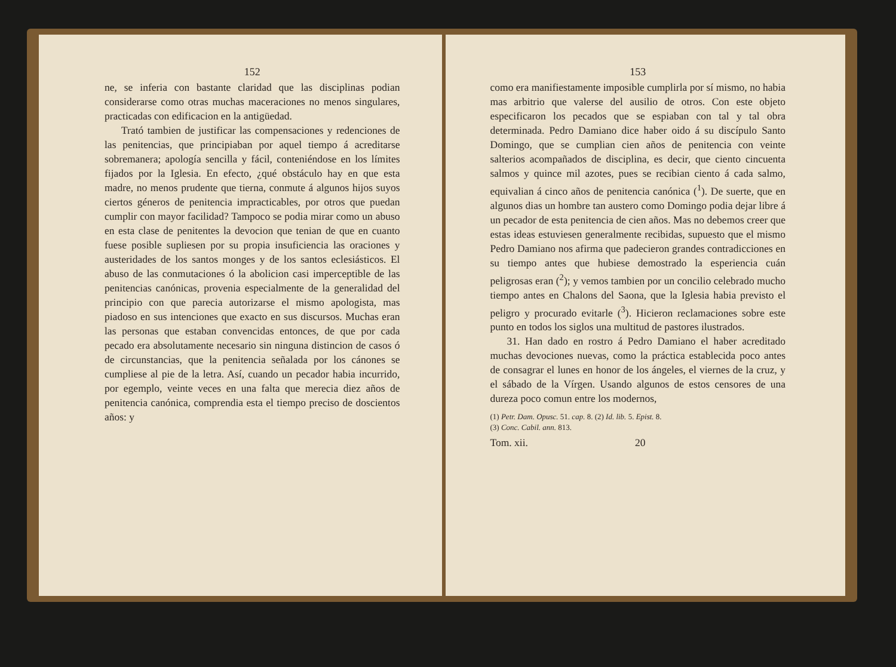152
ne, se inferia con bastante claridad que las disciplinas podian considerarse como otras muchas maceraciones no menos singulares, practicadas con edificacion en la antigüedad.
Trató tambien de justificar las compensaciones y redenciones de las penitencias, que principiaban por aquel tiempo á acreditarse sobremanera; apología sencilla y fácil, conteniéndose en los límites fijados por la Iglesia. En efecto, ¿qué obstáculo hay en que esta madre, no menos prudente que tierna, conmute á algunos hijos suyos ciertos géneros de penitencia impracticables, por otros que puedan cumplir con mayor facilidad? Tampoco se podia mirar como un abuso en esta clase de penitentes la devocion que tenian de que en cuanto fuese posible supliesen por su propia insuficiencia las oraciones y austeridades de los santos monges y de los santos eclesiásticos. El abuso de las conmutaciones ó la abolicion casi imperceptible de las penitencias canónicas, provenia especialmente de la generalidad del principio con que parecia autorizarse el mismo apologista, mas piadoso en sus intenciones que exacto en sus discursos. Muchas eran las personas que estaban convencidas entonces, de que por cada pecado era absolutamente necesario sin ninguna distincion de casos ó de circunstancias, que la penitencia señalada por los cánones se cumpliese al pie de la letra. Así, cuando un pecador habia incurrido, por egemplo, veinte veces en una falta que merecia diez años de penitencia canónica, comprendia esta el tiempo preciso de doscientos años: y
153
como era manifiestamente imposible cumplirla por sí mismo, no habia mas arbitrio que valerse del ausilio de otros. Con este objeto especificaron los pecados que se espiaban con tal y tal obra determinada. Pedro Damiano dice haber oido á su discípulo Santo Domingo, que se cumplian cien años de penitencia con veinte salterios acompañados de disciplina, es decir, que ciento cincuenta salmos y quince mil azotes, pues se recibian ciento á cada salmo, equivalian á cinco años de penitencia canónica (<sup>1</sup>). De suerte, que en algunos dias un hombre tan austero como Domingo podia dejar libre á un pecador de esta penitencia de cien años. Mas no debemos creer que estas ideas estuviesen generalmente recibidas, supuesto que el mismo Pedro Damiano nos afirma que padecieron grandes contradicciones en su tiempo antes que hubiese demostrado la esperiencia cuán peligrosas eran (<sup>2</sup>); y vemos tambien por un concilio celebrado mucho tiempo antes en Chalons del Saona, que la Iglesia habia previsto el peligro y procurado evitarle (<sup>3</sup>). Hicieron reclamaciones sobre este punto en todos los siglos una multitud de pastores ilustrados.
31. Han dado en rostro á Pedro Damiano el haber acreditado muchas devociones nuevas, como la práctica establecida poco antes de consagrar el lunes en honor de los ángeles, el viernes de la cruz, y el sábado de la Vírgen. Usando algunos de estos censores de una dureza poco comun entre los modernos,
(1) Petr. Dam. Opusc. 51. cap. 8. (2) Id. lib. 5. Epist. 8.
(3) Conc. Cabil. ann. 813.
Tom. xii. 20